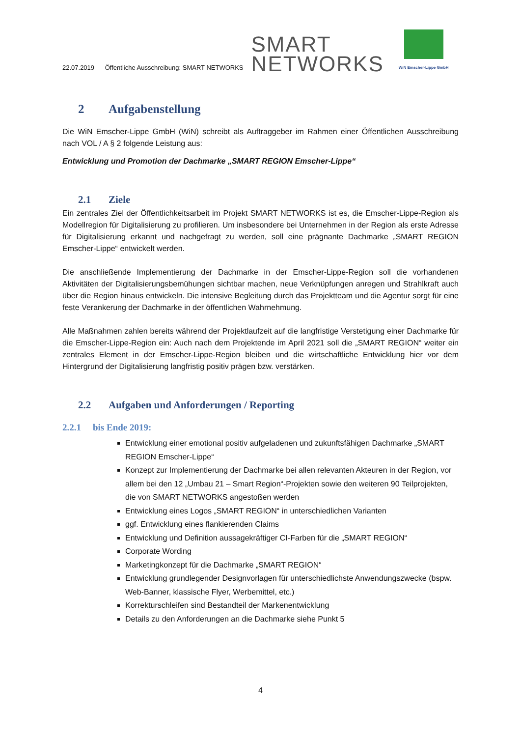22.07.2019 Öffentliche Ausschreibung: SMART NETWORKS SMART
NETWORKS
WiN Emscher-Lippe GmbH
2 Aufgabenstellung
Die WiN Emscher-Lippe GmbH (WiN) schreibt als Auftraggeber im Rahmen einer Öffentlichen Ausschreibung nach VOL / A § 2 folgende Leistung aus:
Entwicklung und Promotion der Dachmarke „SMART REGION Emscher-Lippe“
2.1 Ziele
Ein zentrales Ziel der Öffentlichkeitsarbeit im Projekt SMART NETWORKS ist es, die Emscher-Lippe-Region als Modellregion für Digitalisierung zu profilieren. Um insbesondere bei Unternehmen in der Region als erste Adresse für Digitalisierung erkannt und nachgefragt zu werden, soll eine prägnante Dachmarke „SMART REGION Emscher-Lippe“ entwickelt werden.
Die anschließende Implementierung der Dachmarke in der Emscher-Lippe-Region soll die vorhandenen Aktivitäten der Digitalisierungsbemühungen sichtbar machen, neue Verknüpfungen anregen und Strahlkraft auch über die Region hinaus entwickeln. Die intensive Begleitung durch das Projektteam und die Agentur sorgt für eine feste Verankerung der Dachmarke in der öffentlichen Wahrnehmung.
Alle Maßnahmen zahlen bereits während der Projektlaufzeit auf die langfristige Verstetigung einer Dachmarke für die Emscher-Lippe-Region ein: Auch nach dem Projektende im April 2021 soll die „SMART REGION“ weiter ein zentrales Element in der Emscher-Lippe-Region bleiben und die wirtschaftliche Entwicklung hier vor dem Hintergrund der Digitalisierung langfristig positiv prägen bzw. verstärken.
2.2 Aufgaben und Anforderungen / Reporting
2.2.1 bis Ende 2019:
Entwicklung einer emotional positiv aufgeladenen und zukunftsfähigen Dachmarke „SMART REGION Emscher-Lippe“
Konzept zur Implementierung der Dachmarke bei allen relevanten Akteuren in der Region, vor allem bei den 12 „Umbau 21 – Smart Region“-Projekten sowie den weiteren 90 Teilprojekten, die von SMART NETWORKS angestoßen werden
Entwicklung eines Logos „SMART REGION“ in unterschiedlichen Varianten
ggf. Entwicklung eines flankierenden Claims
Entwicklung und Definition aussagekräftiger CI-Farben für die „SMART REGION“
Corporate Wording
Marketingkonzept für die Dachmarke „SMART REGION“
Entwicklung grundlegender Designvorlagen für unterschiedlichste Anwendungszwecke (bspw. Web-Banner, klassische Flyer, Werbemittel, etc.)
Korrekturschleifen sind Bestandteil der Markenentwicklung
Details zu den Anforderungen an die Dachmarke siehe Punkt 5
4